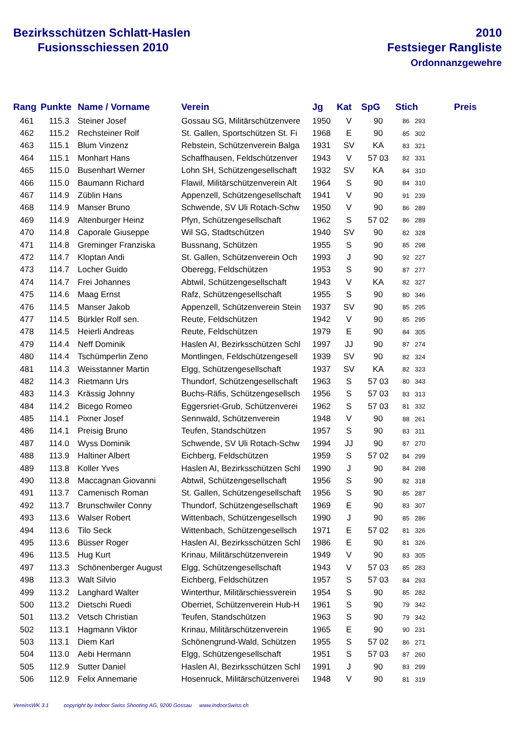Bezirksschützen Schlatt-Haslen
Fusionsschiessen 2010
2010
Festsieger Rangliste
Ordonnanzgewehre
| Rang | Punkte | Name / Vorname | Verein | Jg | Kat | SpG | Stich | Preis |
| --- | --- | --- | --- | --- | --- | --- | --- | --- |
| 461 | 115.3 | Steiner Josef | Gossau SG, Militärschützenvere | 1950 | V | 90 | 86 293 | |
| 462 | 115.2 | Rechsteiner Rolf | St. Gallen, Sportschützen St. Fi | 1968 | E | 90 | 85 302 | |
| 463 | 115.1 | Blum Vinzenz | Rebstein, Schützenverein Balga | 1931 | SV | KA | 83 321 | |
| 464 | 115.1 | Monhart Hans | Schaffhausen, Feldschützenver | 1943 | V | 57 03 | 82 331 | |
| 465 | 115.0 | Busenhart Werner | Lohn SH, Schützengesellschaft | 1932 | SV | KA | 84 310 | |
| 466 | 115.0 | Baumann Richard | Flawil, Militärschützenverein Alt | 1964 | S | 90 | 84 310 | |
| 467 | 114.9 | Züblin Hans | Appenzell, Schützengesellschaft | 1941 | V | 90 | 91 239 | |
| 468 | 114.9 | Manser Bruno | Schwende, SV Uli Rotach-Schw | 1950 | V | 90 | 86 289 | |
| 469 | 114.9 | Altenburger Heinz | Pfyn, Schützengesellschaft | 1962 | S | 57 02 | 86 289 | |
| 470 | 114.8 | Caporale Giuseppe | Wil SG, Stadtschützen | 1940 | SV | 90 | 82 328 | |
| 471 | 114.8 | Greminger Franziska | Bussnang, Schützen | 1955 | S | 90 | 85 298 | |
| 472 | 114.7 | Kloptan Andi | St. Gallen, Schützenverein Och | 1993 | J | 90 | 92 227 | |
| 473 | 114.7 | Locher Guido | Oberegg, Feldschützen | 1953 | S | 90 | 87 277 | |
| 474 | 114.7 | Frei Johannes | Abtwil, Schützengesellschaft | 1943 | V | KA | 82 327 | |
| 475 | 114.6 | Maag Ernst | Rafz, Schützengesellschaft | 1955 | S | 90 | 80 346 | |
| 476 | 114.5 | Manser Jakob | Appenzell, Schützenverein Stein | 1937 | SV | 90 | 85 295 | |
| 477 | 114.5 | Bürkler Rolf sen. | Reute, Feldschützen | 1942 | V | 90 | 85 295 | |
| 478 | 114.5 | Heierli Andreas | Reute, Feldschützen | 1979 | E | 90 | 84 305 | |
| 479 | 114.4 | Neff Dominik | Haslen AI, Bezirksschützen Schl | 1997 | JJ | 90 | 87 274 | |
| 480 | 114.4 | Tschümperlin Zeno | Montlingen, Feldschützengesell | 1939 | SV | 90 | 82 324 | |
| 481 | 114.3 | Weisstanner Martin | Elgg, Schützengesellschaft | 1937 | SV | KA | 82 323 | |
| 482 | 114.3 | Rietmann Urs | Thundorf, Schützengesellschaft | 1963 | S | 57 03 | 80 343 | |
| 483 | 114.3 | Krässig Johnny | Buchs-Räfis, Schützengesellsch | 1956 | S | 57 03 | 83 313 | |
| 484 | 114.2 | Bicego Romeo | Eggersriet-Grub, Schützenverei | 1962 | S | 57 03 | 81 332 | |
| 485 | 114.1 | Pixner Josef | Sennwald, Schützenverein | 1948 | V | 90 | 88 261 | |
| 486 | 114.1 | Preisig Bruno | Teufen, Standschützen | 1957 | S | 90 | 83 311 | |
| 487 | 114.0 | Wyss Dominik | Schwende, SV Uli Rotach-Schw | 1994 | JJ | 90 | 87 270 | |
| 488 | 113.9 | Haltiner Albert | Eichberg, Feldschützen | 1959 | S | 57 02 | 84 299 | |
| 489 | 113.8 | Koller Yves | Haslen AI, Bezirksschützen Schl | 1990 | J | 90 | 84 298 | |
| 490 | 113.8 | Maccagnan Giovanni | Abtwil, Schützengesellschaft | 1956 | S | 90 | 82 318 | |
| 491 | 113.7 | Camenisch Roman | St. Gallen, Schützengesellschaft | 1956 | S | 90 | 85 287 | |
| 492 | 113.7 | Brunschwiler Conny | Thundorf, Schützengesellschaft | 1969 | E | 90 | 83 307 | |
| 493 | 113.6 | Walser Robert | Wittenbach, Schützengesellsch | 1990 | J | 90 | 85 286 | |
| 494 | 113.6 | Tilo Seck | Wittenbach, Schützengesellsch | 1971 | E | 57 02 | 81 326 | |
| 495 | 113.6 | Büsser Roger | Haslen AI, Bezirksschützen Schl | 1986 | E | 90 | 81 326 | |
| 496 | 113.5 | Hug Kurt | Krinau, Militärschützenverein | 1949 | V | 90 | 83 305 | |
| 497 | 113.3 | Schönenberger August | Elgg, Schützengesellschaft | 1943 | V | 57 03 | 85 283 | |
| 498 | 113.3 | Walt Silvio | Eichberg, Feldschützen | 1957 | S | 57 03 | 84 293 | |
| 499 | 113.2 | Langhard Walter | Winterthur, Militärschiessverein | 1954 | S | 90 | 85 282 | |
| 500 | 113.2 | Dietschi Ruedi | Oberriet, Schützenverein Hub-H | 1961 | S | 90 | 79 342 | |
| 501 | 113.2 | Vetsch Christian | Teufen, Standschützen | 1963 | S | 90 | 79 342 | |
| 502 | 113.1 | Hagmann Viktor | Krinau, Militärschützenverein | 1965 | E | 90 | 90 231 | |
| 503 | 113.1 | Diem Karl | Schönengrund-Wald, Schützen | 1955 | S | 57 02 | 86 271 | |
| 504 | 113.0 | Aebi Hermann | Elgg, Schützengesellschaft | 1951 | S | 57 03 | 87 260 | |
| 505 | 112.9 | Sutter Daniel | Haslen AI, Bezirksschützen Schl | 1991 | J | 90 | 83 299 | |
| 506 | 112.9 | Felix Annemarie | Hosenruck, Militärschützenverei | 1948 | V | 90 | 81 319 | |
VereinsWK 3.1 copyright by Indoor Swiss Shooting AG, 9200 Gossau www.IndoorSwiss.ch